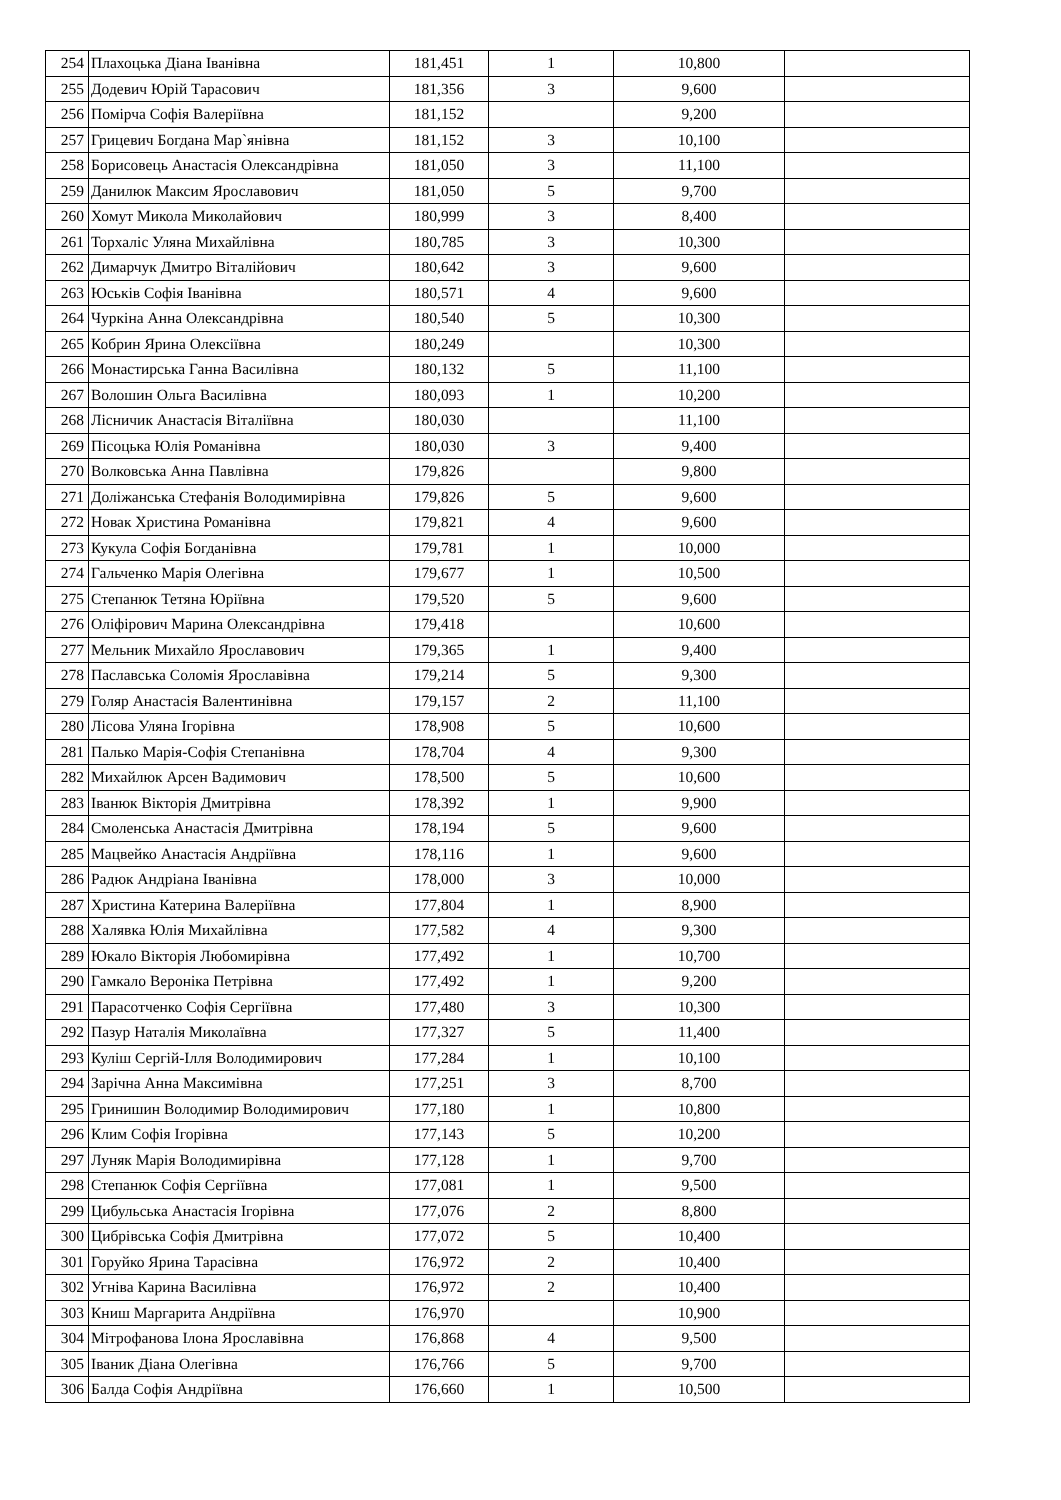| 254 | Плахоцька Діана Іванівна | 181,451 | 1 | 10,800 | |
| 255 | Додевич Юрій Тарасович | 181,356 | 3 | 9,600 | |
| 256 | Помірча Софія Валеріївна | 181,152 | | 9,200 | |
| 257 | Грицевич Богдана Мар`янівна | 181,152 | 3 | 10,100 | |
| 258 | Борисовець Анастасія Олександрівна | 181,050 | 3 | 11,100 | |
| 259 | Данилюк Максим Ярославович | 181,050 | 5 | 9,700 | |
| 260 | Хомут Микола Миколайович | 180,999 | 3 | 8,400 | |
| 261 | Торхаліс Уляна Михайлівна | 180,785 | 3 | 10,300 | |
| 262 | Димарчук Дмитро Віталійович | 180,642 | 3 | 9,600 | |
| 263 | Юськів Софія Іванівна | 180,571 | 4 | 9,600 | |
| 264 | Чуркіна Анна Олександрівна | 180,540 | 5 | 10,300 | |
| 265 | Кобрин Ярина Олексіївна | 180,249 | | 10,300 | |
| 266 | Монастирська Ганна Василівна | 180,132 | 5 | 11,100 | |
| 267 | Волошин Ольга Василівна | 180,093 | 1 | 10,200 | |
| 268 | Лісничик Анастасія Віталіївна | 180,030 | | 11,100 | |
| 269 | Пісоцька Юлія Романівна | 180,030 | 3 | 9,400 | |
| 270 | Волковська Анна Павлівна | 179,826 | | 9,800 | |
| 271 | Доліжанська Стефанія Володимирівна | 179,826 | 5 | 9,600 | |
| 272 | Новак Христина Романівна | 179,821 | 4 | 9,600 | |
| 273 | Кукула Софія Богданівна | 179,781 | 1 | 10,000 | |
| 274 | Гальченко Марія Олегівна | 179,677 | 1 | 10,500 | |
| 275 | Степанюк Тетяна Юріївна | 179,520 | 5 | 9,600 | |
| 276 | Оліфірович Марина Олександрівна | 179,418 | | 10,600 | |
| 277 | Мельник Михайло Ярославович | 179,365 | 1 | 9,400 | |
| 278 | Паславська Соломія Ярославівна | 179,214 | 5 | 9,300 | |
| 279 | Голяр Анастасія Валентинівна | 179,157 | 2 | 11,100 | |
| 280 | Лісова Уляна Ігорівна | 178,908 | 5 | 10,600 | |
| 281 | Палько Марія-Софія Степанівна | 178,704 | 4 | 9,300 | |
| 282 | Михайлюк Арсен Вадимович | 178,500 | 5 | 10,600 | |
| 283 | Іванюк Вікторія Дмитрівна | 178,392 | 1 | 9,900 | |
| 284 | Смоленська Анастасія Дмитрівна | 178,194 | 5 | 9,600 | |
| 285 | Мацвейко Анастасія Андріївна | 178,116 | 1 | 9,600 | |
| 286 | Радюк Андріана Іванівна | 178,000 | 3 | 10,000 | |
| 287 | Христина Катерина Валеріївна | 177,804 | 1 | 8,900 | |
| 288 | Халявка Юлія Михайлівна | 177,582 | 4 | 9,300 | |
| 289 | Юкало Вікторія Любомирівна | 177,492 | 1 | 10,700 | |
| 290 | Гамкало Вероніка Петрівна | 177,492 | 1 | 9,200 | |
| 291 | Парасотченко Софія Сергіївна | 177,480 | 3 | 10,300 | |
| 292 | Пазур Наталія Миколаївна | 177,327 | 5 | 11,400 | |
| 293 | Куліш Сергій-Ілля Володимирович | 177,284 | 1 | 10,100 | |
| 294 | Зарічна Анна Максимівна | 177,251 | 3 | 8,700 | |
| 295 | Гринишин Володимир Володимирович | 177,180 | 1 | 10,800 | |
| 296 | Клим Софія Ігорівна | 177,143 | 5 | 10,200 | |
| 297 | Луняк Марія Володимирівна | 177,128 | 1 | 9,700 | |
| 298 | Степанюк Софія Сергіївна | 177,081 | 1 | 9,500 | |
| 299 | Цибульська Анастасія Ігорівна | 177,076 | 2 | 8,800 | |
| 300 | Цибрівська Софія Дмитрівна | 177,072 | 5 | 10,400 | |
| 301 | Горуйко Ярина Тарасівна | 176,972 | 2 | 10,400 | |
| 302 | Угніва Карина Василівна | 176,972 | 2 | 10,400 | |
| 303 | Книш Маргарита Андріївна | 176,970 | | 10,900 | |
| 304 | Мітрофанова Ілона Ярославівна | 176,868 | 4 | 9,500 | |
| 305 | Іваник Діана Олегівна | 176,766 | 5 | 9,700 | |
| 306 | Балда Софія Андріївна | 176,660 | 1 | 10,500 | |